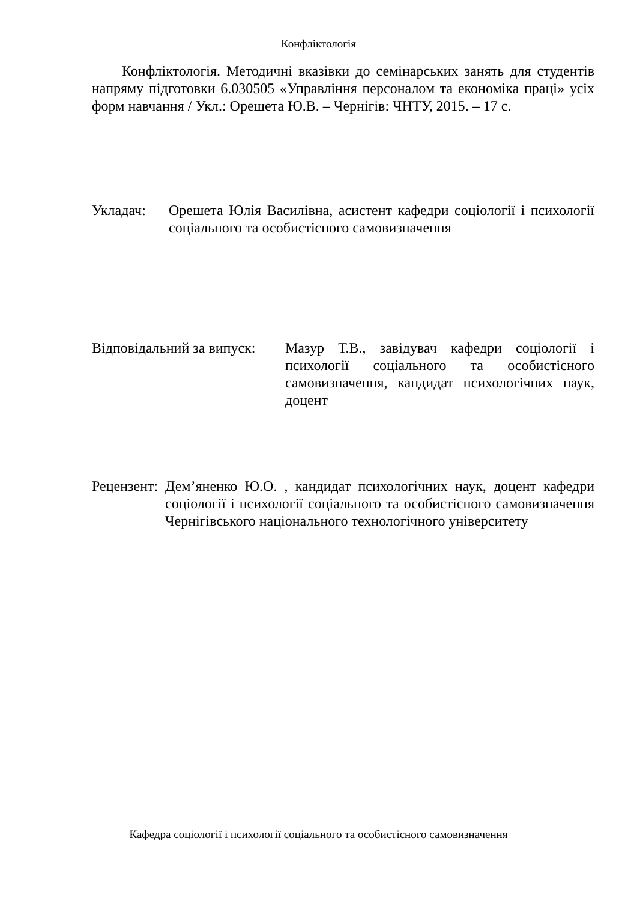Конфліктологія
Конфліктологія. Методичні вказівки до семінарських занять для студентів напряму підготовки 6.030505 «Управління персоналом та економіка праці» усіх форм навчання / Укл.: Орешета Ю.В. – Чернігів: ЧНТУ, 2015. – 17 с.
Укладач: Орешета Юлія Василівна, асистент кафедри соціології і психології соціального та особистісного самовизначення
Відповідальний за випуск: Мазур Т.В., завідувач кафедри соціології і психології соціального та особистісного самовизначення, кандидат психологічних наук, доцент
Рецензент: Дем’яненко Ю.О. , кандидат психологічних наук, доцент кафедри соціології і психології соціального та особистісного самовизначення Чернігівського національного технологічного університету
Кафедра соціології і психології соціального та особистісного самовизначення